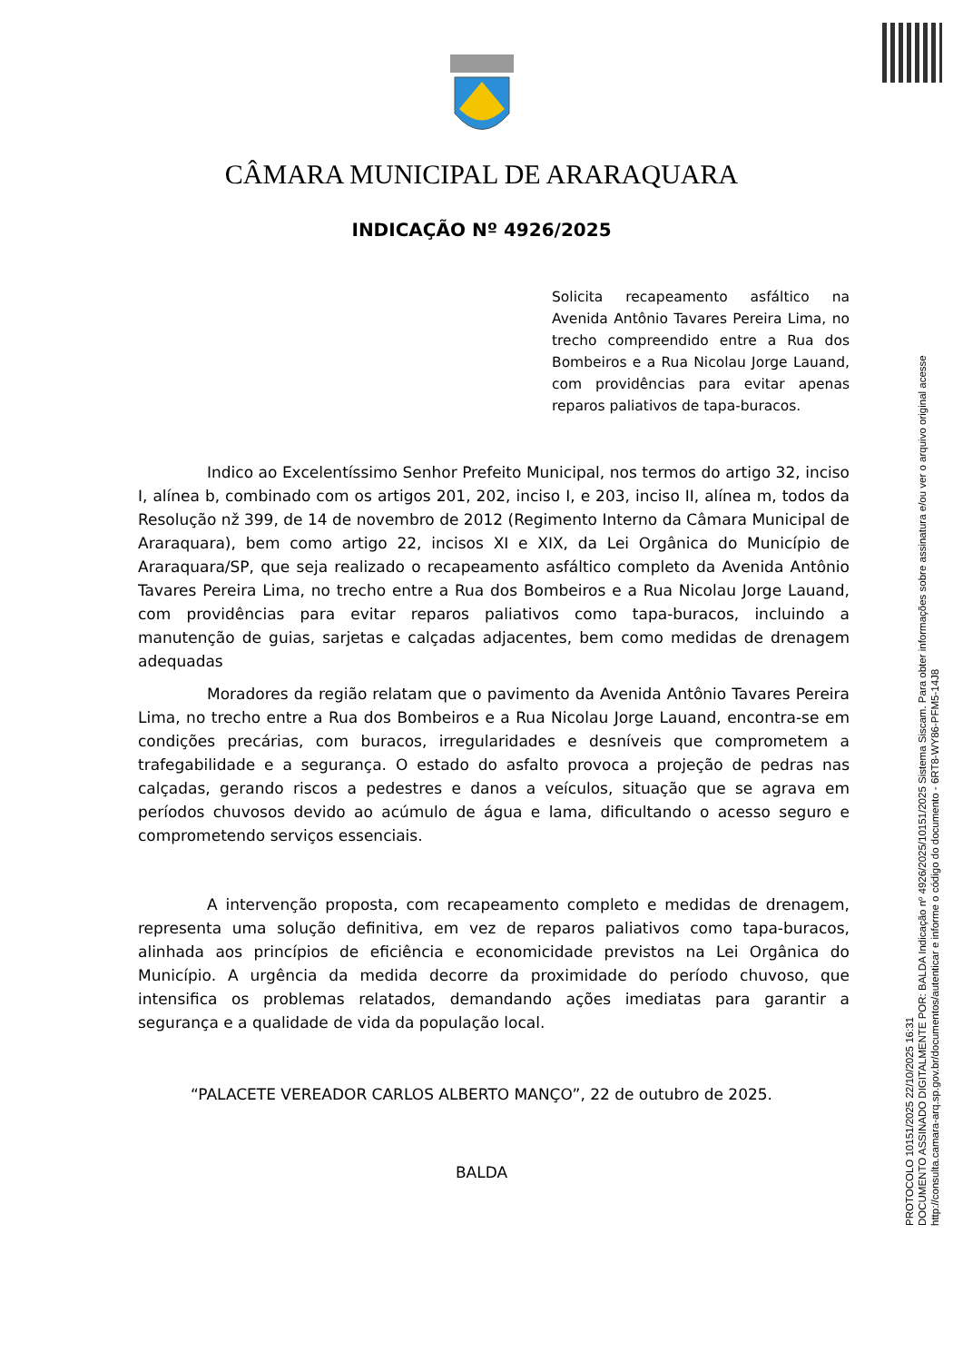CÂMARA MUNICIPAL DE ARARAQUARA
INDICAÇÃO Nº 4926/2025
Solicita recapeamento asfáltico na Avenida Antônio Tavares Pereira Lima, no trecho compreendido entre a Rua dos Bombeiros e a Rua Nicolau Jorge Lauand, com providências para evitar apenas reparos paliativos de tapa-buracos.
Indico ao Excelentíssimo Senhor Prefeito Municipal, nos termos do artigo 32, inciso I, alínea b, combinado com os artigos 201, 202, inciso I, e 203, inciso II, alínea m, todos da Resolução nž 399, de 14 de novembro de 2012 (Regimento Interno da Câmara Municipal de Araraquara), bem como artigo 22, incisos XI e XIX, da Lei Orgânica do Município de Araraquara/SP, que seja realizado o recapeamento asfáltico completo da Avenida Antônio Tavares Pereira Lima, no trecho entre a Rua dos Bombeiros e a Rua Nicolau Jorge Lauand, com providências para evitar reparos paliativos como tapa-buracos, incluindo a manutenção de guias, sarjetas e calçadas adjacentes, bem como medidas de drenagem adequadas
Moradores da região relatam que o pavimento da Avenida Antônio Tavares Pereira Lima, no trecho entre a Rua dos Bombeiros e a Rua Nicolau Jorge Lauand, encontra-se em condições precárias, com buracos, irregularidades e desníveis que comprometem a trafegabilidade e a segurança. O estado do asfalto provoca a projeção de pedras nas calçadas, gerando riscos a pedestres e danos a veículos, situação que se agrava em períodos chuvosos devido ao acúmulo de água e lama, dificultando o acesso seguro e comprometendo serviços essenciais.
A intervenção proposta, com recapeamento completo e medidas de drenagem, representa uma solução definitiva, em vez de reparos paliativos como tapa-buracos, alinhada aos princípios de eficiência e economicidade previstos na Lei Orgânica do Município. A urgência da medida decorre da proximidade do período chuvoso, que intensifica os problemas relatados, demandando ações imediatas para garantir a segurança e a qualidade de vida da população local.
“PALACETE VEREADOR CARLOS ALBERTO MANÇO”, 22 de outubro de 2025.
BALDA
PROTOCOLO 10151/2025 22/10/2025 16:31
DOCUMENTO ASSINADO DIGITALMENTE POR: BALDA Indicação nº 4926/2025/10151/2025 Sistema Siscam. Para obter informações sobre assinatura e/ou ver o arquivo original acesse
http://consulta.camara-arq.sp.gov.br/documentos/autenticar e informe o código do documento - 6RT8-WY86-PFM5-14J8